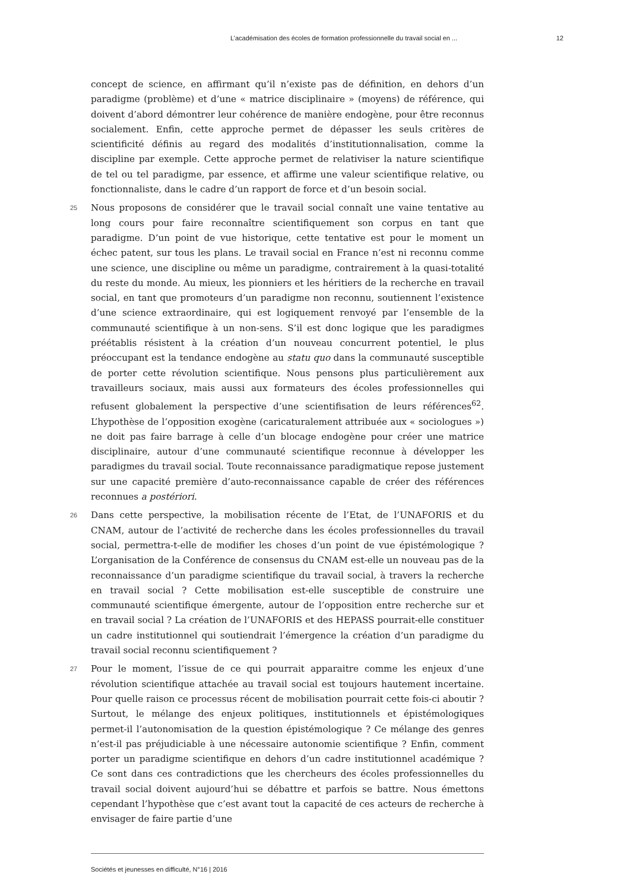L’académisation des écoles de formation professionnelle du travail social en ... 12
concept de science, en affirmant qu’il n’existe pas de définition, en dehors d’un paradigme (problème) et d’une « matrice disciplinaire » (moyens) de référence, qui doivent d’abord démontrer leur cohérence de manière endogène, pour être reconnus socialement. Enfin, cette approche permet de dépasser les seuls critères de scientificité définis au regard des modalités d’institutionnalisation, comme la discipline par exemple. Cette approche permet de relativiser la nature scientifique de tel ou tel paradigme, par essence, et affirme une valeur scientifique relative, ou fonctionnaliste, dans le cadre d’un rapport de force et d’un besoin social.
25 Nous proposons de considérer que le travail social connaît une vaine tentative au long cours pour faire reconnaître scientifiquement son corpus en tant que paradigme. D’un point de vue historique, cette tentative est pour le moment un échec patent, sur tous les plans. Le travail social en France n’est ni reconnu comme une science, une discipline ou même un paradigme, contrairement à la quasi-totalité du reste du monde. Au mieux, les pionniers et les héritiers de la recherche en travail social, en tant que promoteurs d’un paradigme non reconnu, soutiennent l’existence d’une science extraordinaire, qui est logiquement renvoyé par l’ensemble de la communauté scientifique à un non-sens. S’il est donc logique que les paradigmes préétablis résistent à la création d’un nouveau concurrent potentiel, le plus préoccupant est la tendance endogène au statu quo dans la communauté susceptible de porter cette révolution scientifique. Nous pensons plus particulièrement aux travailleurs sociaux, mais aussi aux formateurs des écoles professionnelles qui refusent globalement la perspective d’une scientifisation de leurs références<sup>62</sup>. L’hypothèse de l’opposition exogène (caricaturalement attribuée aux « sociologues ») ne doit pas faire barrage à celle d’un blocage endogène pour créer une matrice disciplinaire, autour d’une communauté scientifique reconnue à développer les paradigmes du travail social. Toute reconnaissance paradigmatique repose justement sur une capacité première d’auto-reconnaissance capable de créer des références reconnues a postériori.
26 Dans cette perspective, la mobilisation récente de l’Etat, de l’UNAFORIS et du CNAM, autour de l’activité de recherche dans les écoles professionnelles du travail social, permettra-t-elle de modifier les choses d’un point de vue épistémologique ? L’organisation de la Conférence de consensus du CNAM est-elle un nouveau pas de la reconnaissance d’un paradigme scientifique du travail social, à travers la recherche en travail social ? Cette mobilisation est-elle susceptible de construire une communauté scientifique émergente, autour de l’opposition entre recherche sur et en travail social ? La création de l’UNAFORIS et des HEPASS pourrait-elle constituer un cadre institutionnel qui soutiendrait l’émergence la création d’un paradigme du travail social reconnu scientifiquement ?
27 Pour le moment, l’issue de ce qui pourrait apparaitre comme les enjeux d’une révolution scientifique attachée au travail social est toujours hautement incertaine. Pour quelle raison ce processus récent de mobilisation pourrait cette fois-ci aboutir ? Surtout, le mélange des enjeux politiques, institutionnels et épistémologiques permet-il l’autonomisation de la question épistémologique ? Ce mélange des genres n’est-il pas préjudiciable à une nécessaire autonomie scientifique ? Enfin, comment porter un paradigme scientifique en dehors d’un cadre institutionnel académique ? Ce sont dans ces contradictions que les chercheurs des écoles professionnelles du travail social doivent aujourd’hui se débattre et parfois se battre. Nous émettons cependant l’hypothèse que c’est avant tout la capacité de ces acteurs de recherche à envisager de faire partie d’une
Sociétés et jeunesses en difficulté, N°16 | 2016